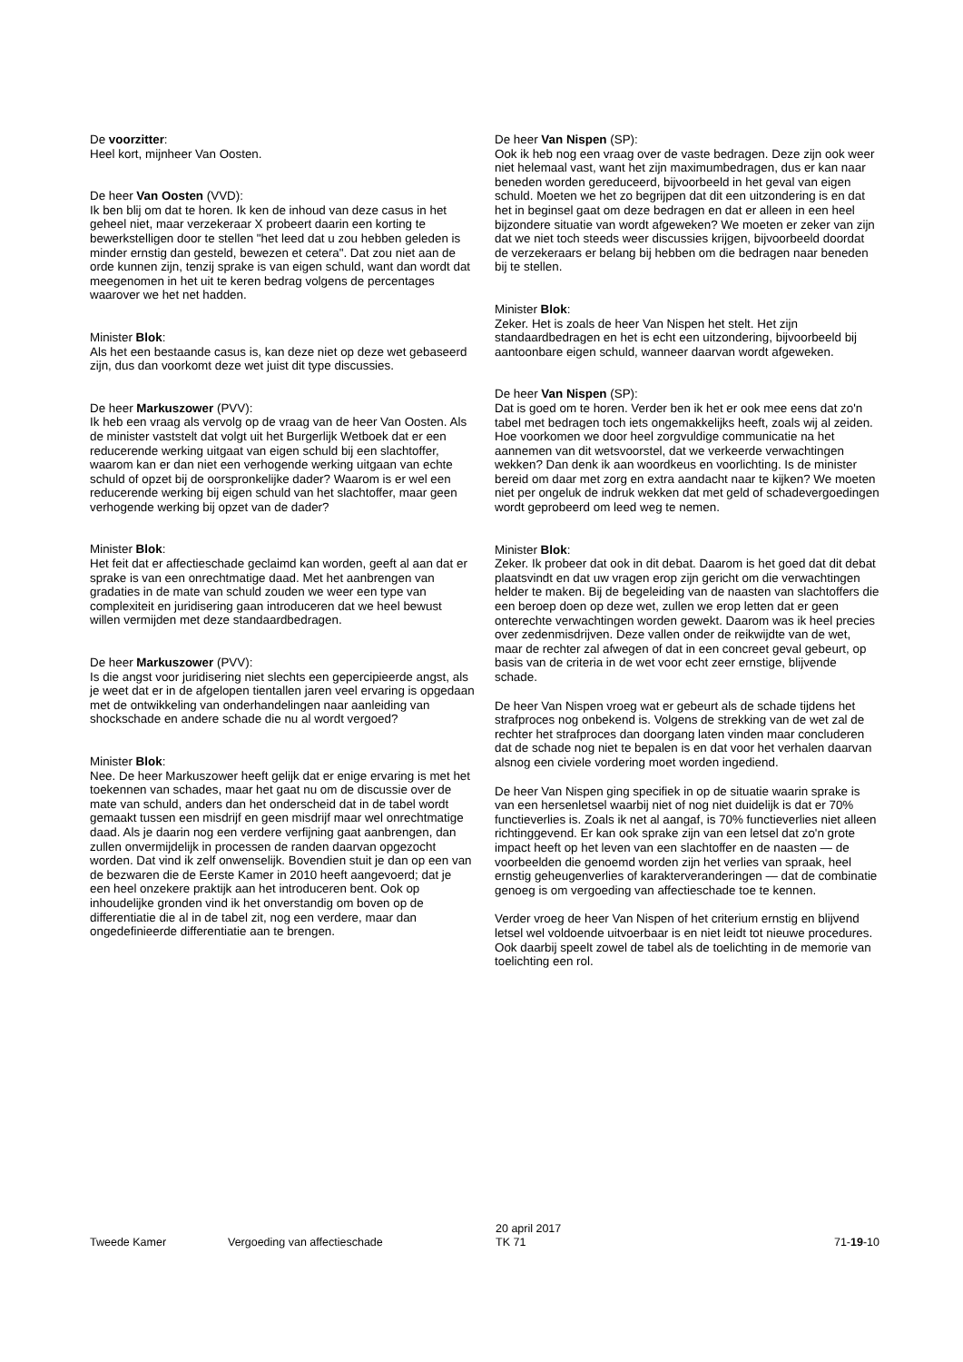De voorzitter:
Heel kort, mijnheer Van Oosten.
De heer Van Oosten (VVD):
Ik ben blij om dat te horen. Ik ken de inhoud van deze casus in het geheel niet, maar verzekeraar X probeert daarin een korting te bewerkstelligen door te stellen "het leed dat u zou hebben geleden is minder ernstig dan gesteld, bewezen et cetera". Dat zou niet aan de orde kunnen zijn, tenzij sprake is van eigen schuld, want dan wordt dat meegenomen in het uit te keren bedrag volgens de percentages waarover we het net hadden.
Minister Blok:
Als het een bestaande casus is, kan deze niet op deze wet gebaseerd zijn, dus dan voorkomt deze wet juist dit type discussies.
De heer Markuszower (PVV):
Ik heb een vraag als vervolg op de vraag van de heer Van Oosten. Als de minister vaststelt dat volgt uit het Burgerlijk Wetboek dat er een reducerende werking uitgaat van eigen schuld bij een slachtoffer, waarom kan er dan niet een verhogende werking uitgaan van echte schuld of opzet bij de oorspronkelijke dader? Waarom is er wel een reducerende werking bij eigen schuld van het slachtoffer, maar geen verhogende werking bij opzet van de dader?
Minister Blok:
Het feit dat er affectieschade geclaimd kan worden, geeft al aan dat er sprake is van een onrechtmatige daad. Met het aanbrengen van gradaties in de mate van schuld zouden we weer een type van complexiteit en juridisering gaan introduceren dat we heel bewust willen vermijden met deze standaardbedragen.
De heer Markuszower (PVV):
Is die angst voor juridisering niet slechts een gepercipieerde angst, als je weet dat er in de afgelopen tientallen jaren veel ervaring is opgedaan met de ontwikkeling van onderhandelingen naar aanleiding van shockschade en andere schade die nu al wordt vergoed?
Minister Blok:
Nee. De heer Markuszower heeft gelijk dat er enige ervaring is met het toekennen van schades, maar het gaat nu om de discussie over de mate van schuld, anders dan het onderscheid dat in de tabel wordt gemaakt tussen een misdrijf en geen misdrijf maar wel onrechtmatige daad. Als je daarin nog een verdere verfijning gaat aanbrengen, dan zullen onvermijdelijk in processen de randen daarvan opgezocht worden. Dat vind ik zelf onwenselijk. Bovendien stuit je dan op een van de bezwaren die de Eerste Kamer in 2010 heeft aangevoerd; dat je een heel onzekere praktijk aan het introduceren bent. Ook op inhoudelijke gronden vind ik het onverstandig om boven op de differentiatie die al in de tabel zit, nog een verdere, maar dan ongedefinieerde differentiatie aan te brengen.
De heer Van Nispen (SP):
Ook ik heb nog een vraag over de vaste bedragen. Deze zijn ook weer niet helemaal vast, want het zijn maximumbedragen, dus er kan naar beneden worden gereduceerd, bijvoorbeeld in het geval van eigen schuld. Moeten we het zo begrijpen dat dit een uitzondering is en dat het in beginsel gaat om deze bedragen en dat er alleen in een heel bijzondere situatie van wordt afgeweken? We moeten er zeker van zijn dat we niet toch steeds weer discussies krijgen, bijvoorbeeld doordat de verzekeraars er belang bij hebben om die bedragen naar beneden bij te stellen.
Minister Blok:
Zeker. Het is zoals de heer Van Nispen het stelt. Het zijn standaardbedragen en het is echt een uitzondering, bijvoorbeeld bij aantoonbare eigen schuld, wanneer daarvan wordt afgeweken.
De heer Van Nispen (SP):
Dat is goed om te horen. Verder ben ik het er ook mee eens dat zo'n tabel met bedragen toch iets ongemakkelijks heeft, zoals wij al zeiden. Hoe voorkomen we door heel zorgvuldige communicatie na het aannemen van dit wetsvoorstel, dat we verkeerde verwachtingen wekken? Dan denk ik aan woordkeus en voorlichting. Is de minister bereid om daar met zorg en extra aandacht naar te kijken? We moeten niet per ongeluk de indruk wekken dat met geld of schadevergoedingen wordt geprobeerd om leed weg te nemen.
Minister Blok:
Zeker. Ik probeer dat ook in dit debat. Daarom is het goed dat dit debat plaatsvindt en dat uw vragen erop zijn gericht om die verwachtingen helder te maken. Bij de begeleiding van de naasten van slachtoffers die een beroep doen op deze wet, zullen we erop letten dat er geen onterechte verwachtingen worden gewekt. Daarom was ik heel precies over zedenmisdrijven. Deze vallen onder de reikwijdte van de wet, maar de rechter zal afwegen of dat in een concreet geval gebeurt, op basis van de criteria in de wet voor echt zeer ernstige, blijvende schade.
De heer Van Nispen vroeg wat er gebeurt als de schade tijdens het strafproces nog onbekend is. Volgens de strekking van de wet zal de rechter het strafproces dan doorgang laten vinden maar concluderen dat de schade nog niet te bepalen is en dat voor het verhalen daarvan alsnog een civiele vordering moet worden ingediend.
De heer Van Nispen ging specifiek in op de situatie waarin sprake is van een hersenletsel waarbij niet of nog niet duidelijk is dat er 70% functieverlies is. Zoals ik net al aangaf, is 70% functieverlies niet alleen richtinggevend. Er kan ook sprake zijn van een letsel dat zo'n grote impact heeft op het leven van een slachtoffer en de naasten — de voorbeelden die genoemd worden zijn het verlies van spraak, heel ernstig geheugenverlies of karakterveranderingen — dat de combinatie genoeg is om vergoeding van affectieschade toe te kennen.
Verder vroeg de heer Van Nispen of het criterium ernstig en blijvend letsel wel voldoende uitvoerbaar is en niet leidt tot nieuwe procedures. Ook daarbij speelt zowel de tabel als de toelichting in de memorie van toelichting een rol.
Tweede Kamer Vergoeding van affectieschade
20 april 2017
TK 71
71-19-10